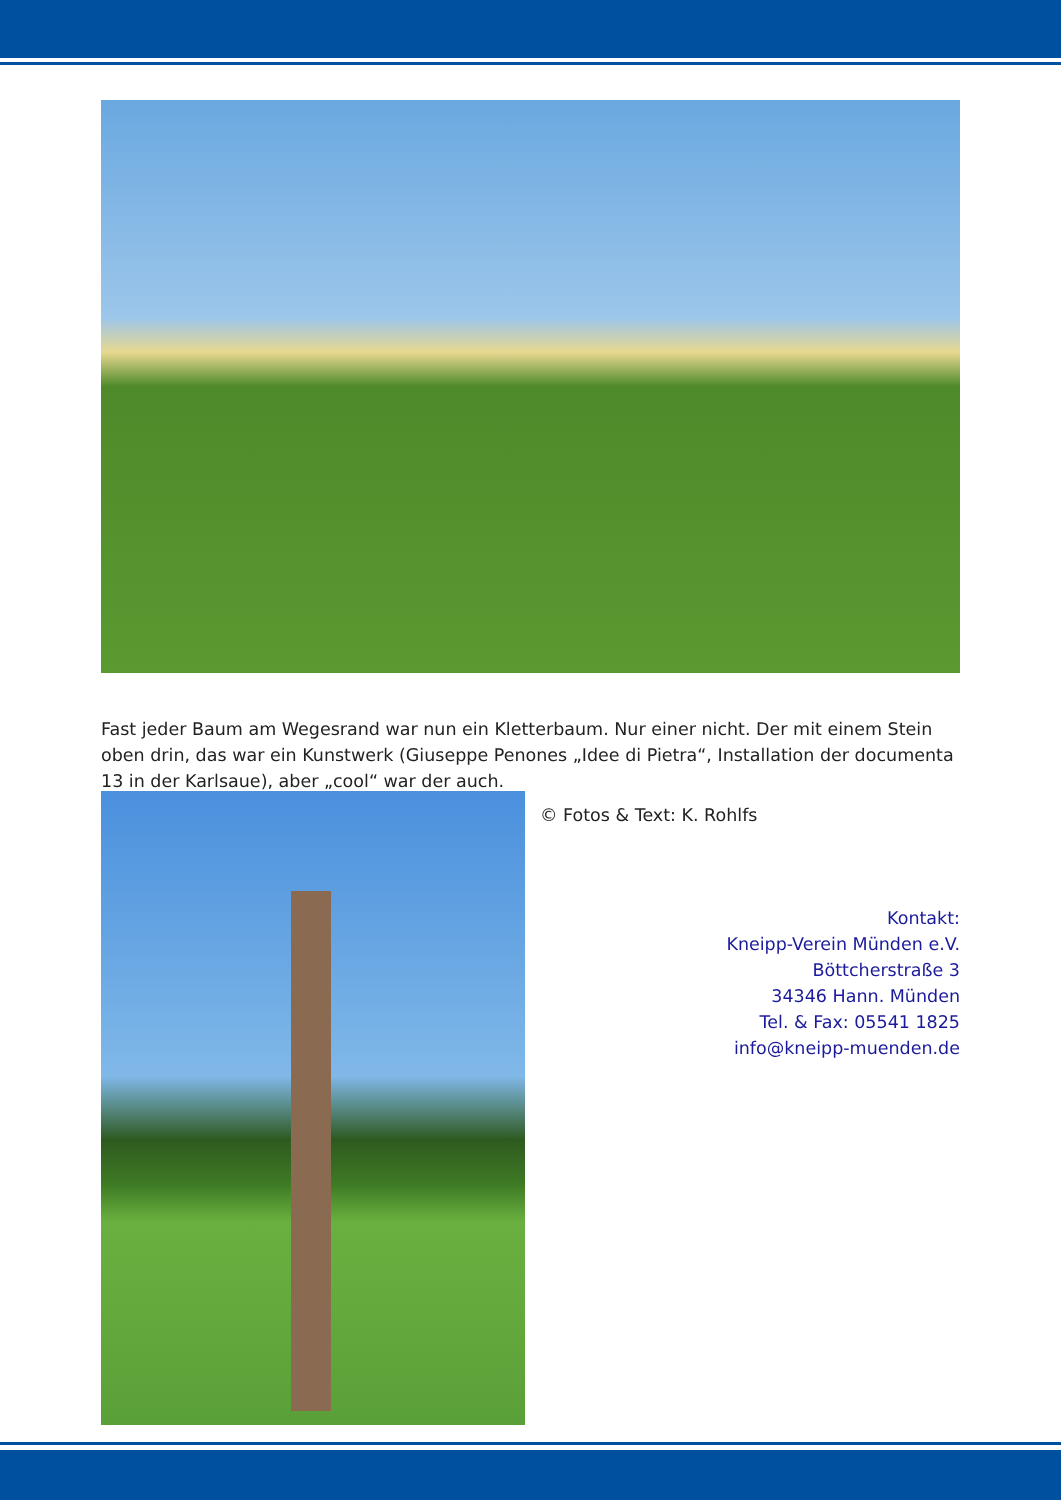Fast jeder Baum am Wegesrand war nun ein Kletterbaum. Nur einer nicht. Der mit einem Stein oben drin, das war ein Kunstwerk (Giuseppe Penones „Idee di Pietra“, Installation der documenta 13 in der Karlsaue), aber „cool“ war der auch.
© Fotos & Text: K. Rohlfs
Kontakt:
Kneipp-Verein Münden e.V.
Böttcherstraße 3
34346 Hann. Münden
Tel. & Fax: 05541 1825
info@kneipp-muenden.de